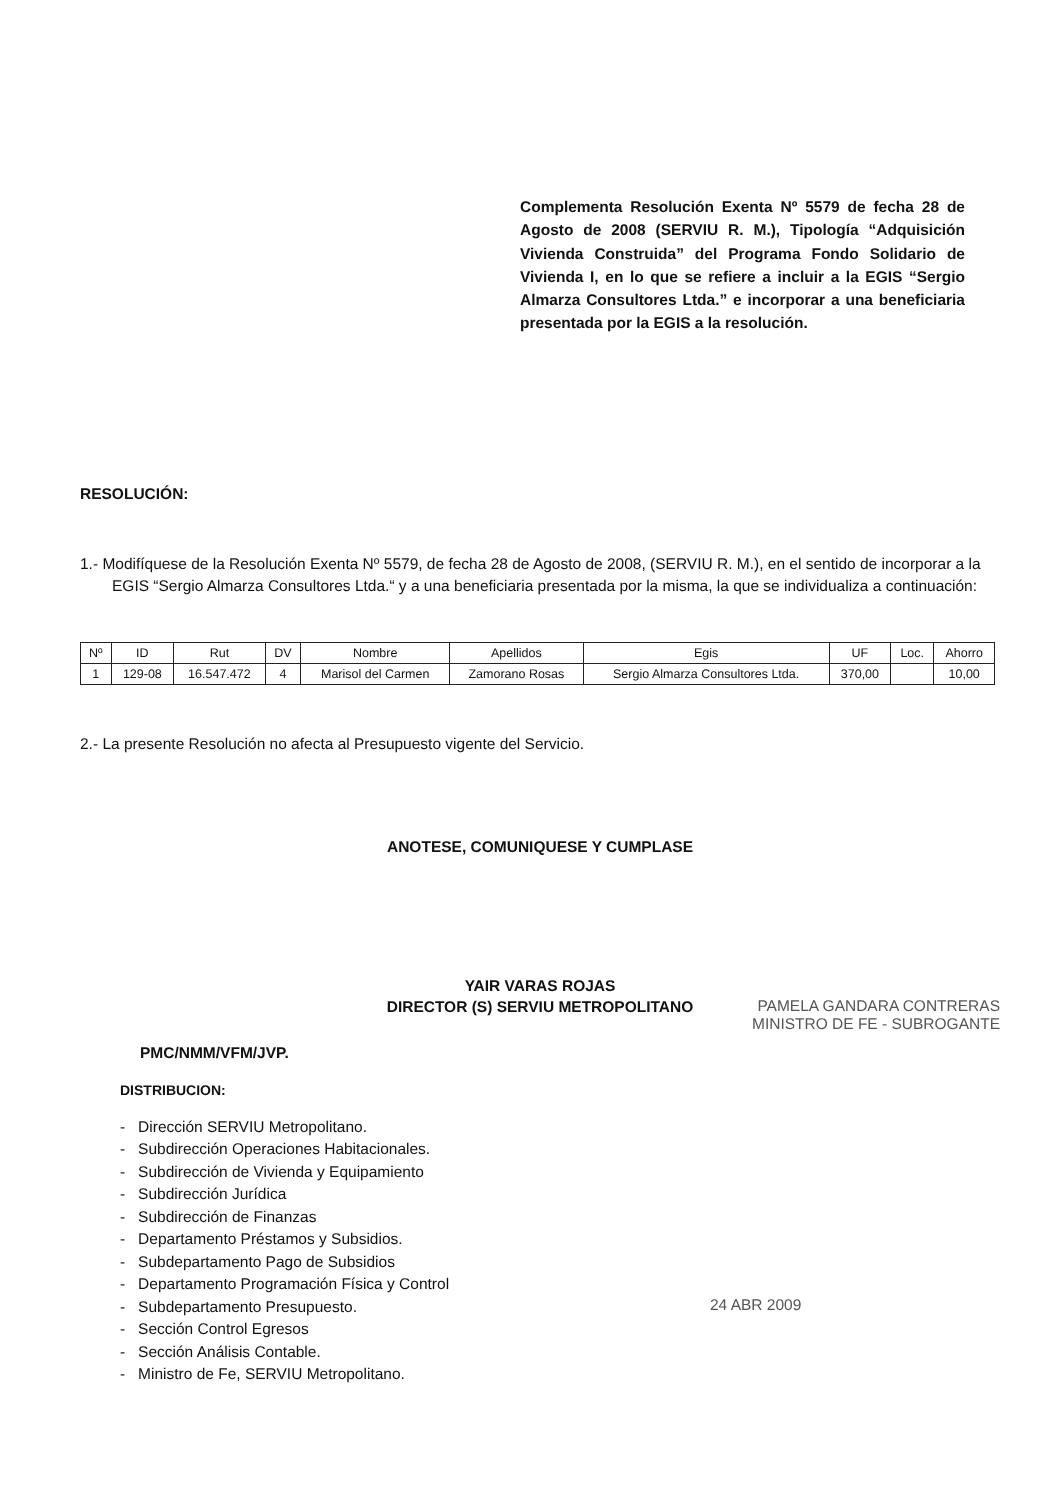Complementa Resolución Exenta Nº 5579 de fecha 28 de Agosto de 2008 (SERVIU R. M.), Tipología “Adquisición Vivienda Construida” del Programa Fondo Solidario de Vivienda I, en lo que se refiere a incluir a la EGIS “Sergio Almarza Consultores Ltda.” e incorporar a una beneficiaria presentada por la EGIS a la resolución.
RESOLUCIÓN:
1.- Modifíquese de la Resolución Exenta Nº 5579, de fecha 28 de Agosto de 2008, (SERVIU R. M.), en el sentido de incorporar a la EGIS “Sergio Almarza Consultores Ltda.“ y a una beneficiaria presentada por la misma, la que se individualiza a continuación:
| Nº | ID | Rut | DV | Nombre | Apellidos | Egis | UF | Loc. | Ahorro |
| --- | --- | --- | --- | --- | --- | --- | --- | --- | --- |
| 1 | 129-08 | 16.547.472 | 4 | Marisol del Carmen | Zamorano Rosas | Sergio Almarza Consultores Ltda. | 370,00 | | 10,00 |
2.- La presente Resolución no afecta al Presupuesto vigente del Servicio.
ANOTESE, COMUNIQUESE Y CUMPLASE
YAIR VARAS ROJAS
DIRECTOR (S) SERVIU METROPOLITANO
PAMELA GANDARA CONTRERAS
MINISTRO DE FE - SUBROGANTE
PMC/NMM/VFM/JVP.
DISTRIBUCION:
- Dirección SERVIU Metropolitano.
- Subdirección Operaciones Habitacionales.
- Subdirección de Vivienda y Equipamiento
- Subdirección Jurídica
- Subdirección de Finanzas
- Departamento Préstamos y Subsidios.
- Subdepartamento Pago de Subsidios
- Departamento Programación Física y Control
- Subdepartamento Presupuesto.
- Sección Control Egresos
- Sección Análisis Contable.
- Ministro de Fe, SERVIU Metropolitano.
24 ABR 2009